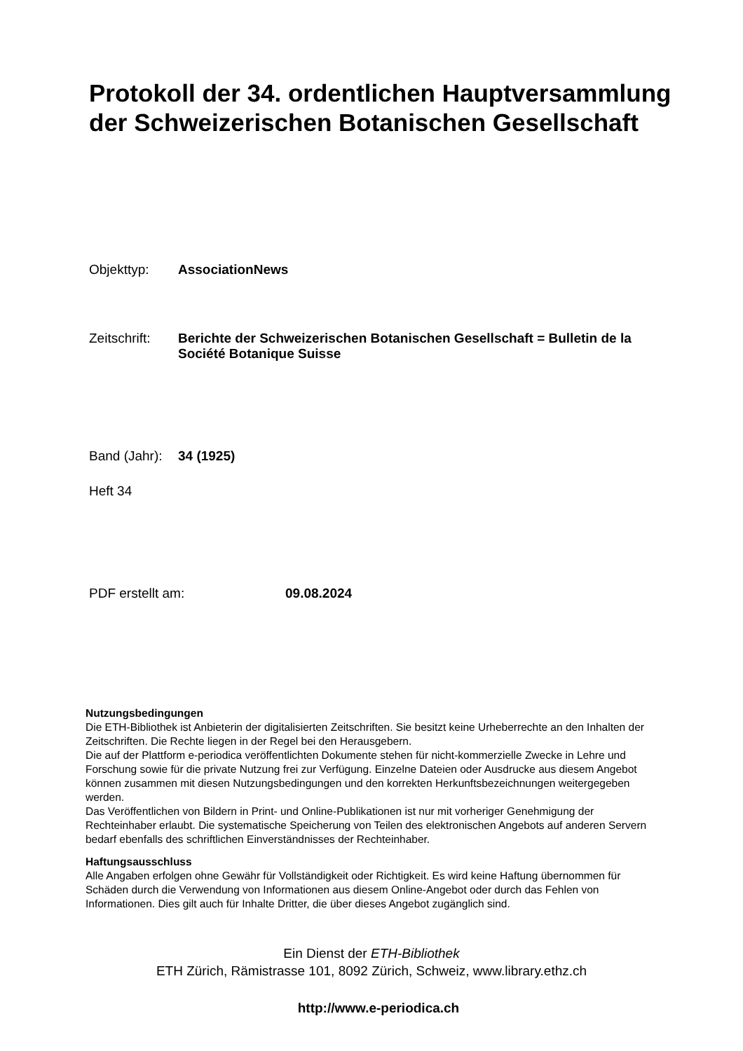Protokoll der 34. ordentlichen Hauptversammlung der Schweizerischen Botanischen Gesellschaft
Objekttyp: AssociationNews
Zeitschrift:
Berichte der Schweizerischen Botanischen Gesellschaft = Bulletin de la Société Botanique Suisse
Band (Jahr):
34 (1925)
Heft 34
PDF erstellt am: 09.08.2024
Nutzungsbedingungen
Die ETH-Bibliothek ist Anbieterin der digitalisierten Zeitschriften. Sie besitzt keine Urheberrechte an den Inhalten der Zeitschriften. Die Rechte liegen in der Regel bei den Herausgebern.
Die auf der Plattform e-periodica veröffentlichten Dokumente stehen für nicht-kommerzielle Zwecke in Lehre und Forschung sowie für die private Nutzung frei zur Verfügung. Einzelne Dateien oder Ausdrucke aus diesem Angebot können zusammen mit diesen Nutzungsbedingungen und den korrekten Herkunftsbezeichnungen weitergegeben werden.
Das Veröffentlichen von Bildern in Print- und Online-Publikationen ist nur mit vorheriger Genehmigung der Rechteinhaber erlaubt. Die systematische Speicherung von Teilen des elektronischen Angebots auf anderen Servern bedarf ebenfalls des schriftlichen Einverständnisses der Rechteinhaber.
Haftungsausschluss
Alle Angaben erfolgen ohne Gewähr für Vollständigkeit oder Richtigkeit. Es wird keine Haftung übernommen für Schäden durch die Verwendung von Informationen aus diesem Online-Angebot oder durch das Fehlen von Informationen. Dies gilt auch für Inhalte Dritter, die über dieses Angebot zugänglich sind.
Ein Dienst der ETH-Bibliothek
ETH Zürich, Rämistrasse 101, 8092 Zürich, Schweiz, www.library.ethz.ch
http://www.e-periodica.ch